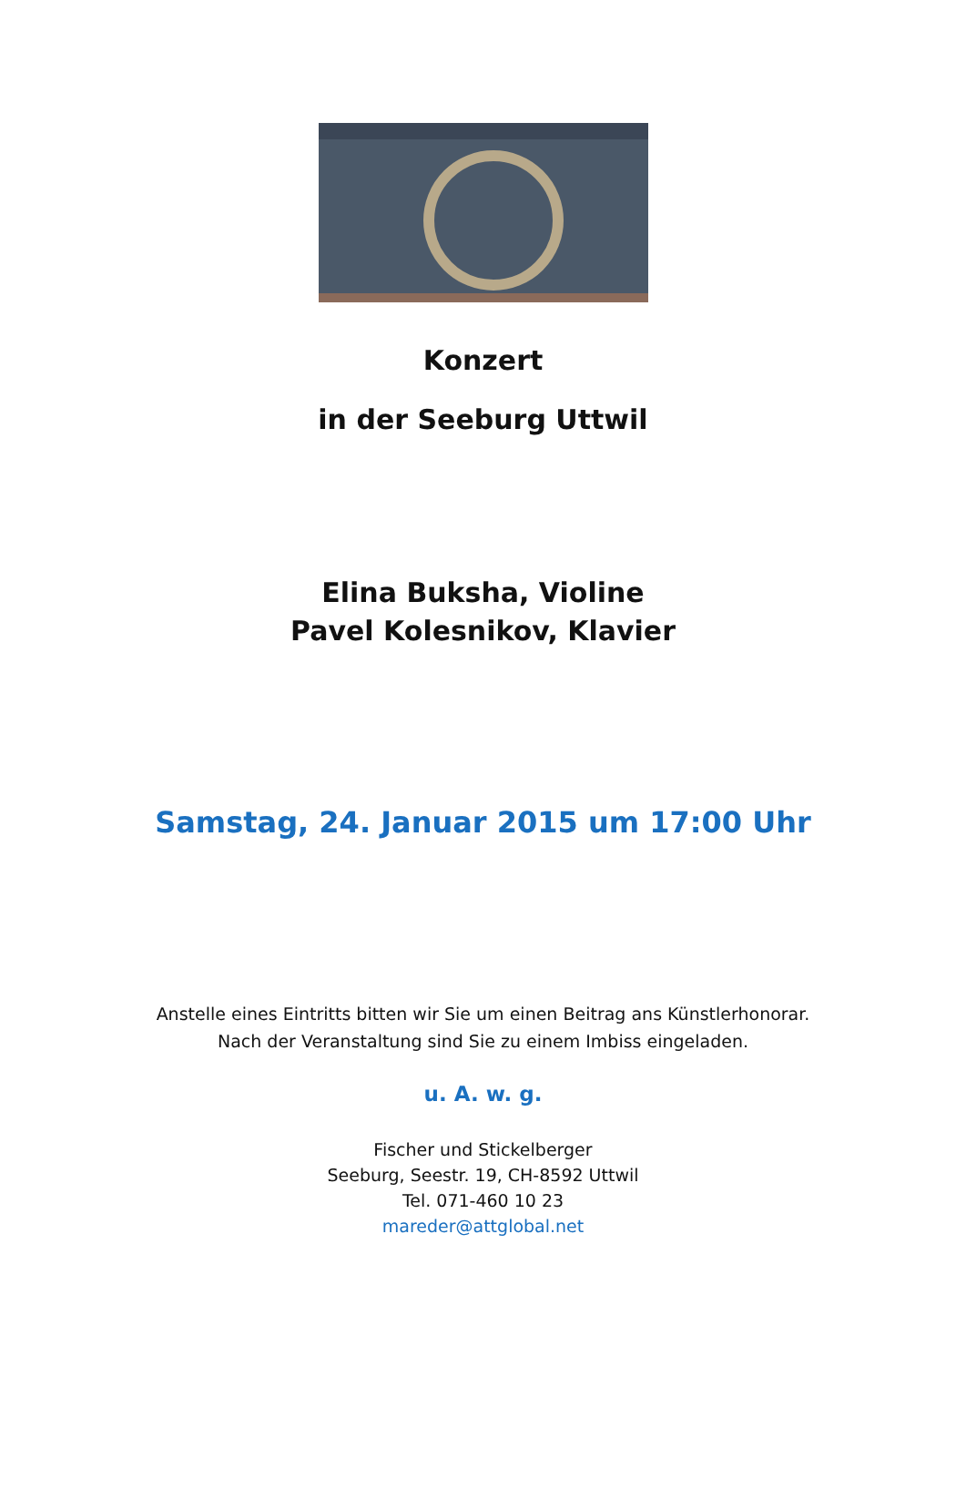Konzert
in der Seeburg Uttwil
Elina Buksha, Violine
Pavel Kolesnikov, Klavier
Samstag, 24. Januar 2015 um 17:00 Uhr
Anstelle eines Eintritts bitten wir Sie um einen Beitrag ans Künstlerhonorar.
Nach der Veranstaltung sind Sie zu einem Imbiss eingeladen.
u. A. w. g.
Fischer und Stickelberger
Seeburg, Seestr. 19, CH-8592 Uttwil
Tel. 071-460 10 23
mareder@attglobal.net